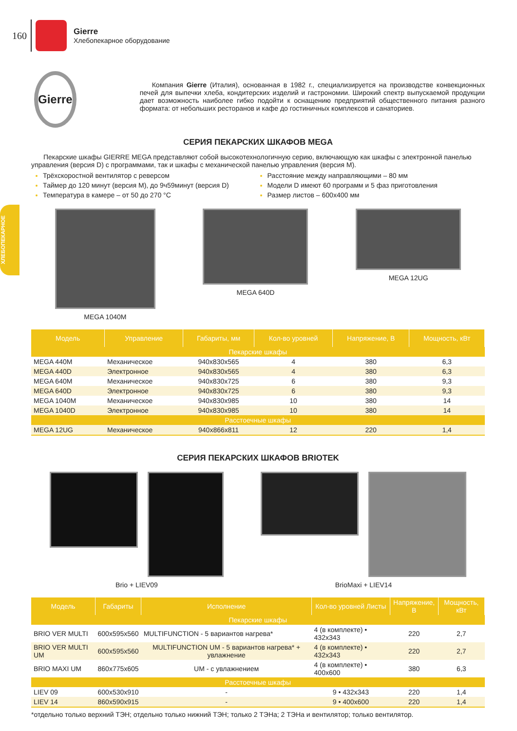160
Gierre
Хлебопекарное оборудование
ХЛЕБОПЕКАРНОЕ
Gierre
Компания Gierre (Италия), основанная в 1982 г., специализируется на производстве конвекционных печей для выпечки хлеба, кондитерских изделий и гастрономии. Широкий спектр выпускаемой продукции дает возможность наиболее гибко подойти к оснащению предприятий общественного питания разного формата: от небольших ресторанов и кафе до гостиничных комплексов и санаториев.
СЕРИЯ ПЕКАРСКИХ ШКАФОВ MEGA
Пекарские шкафы GIERRE MEGA представляют собой высокотехнологичную серию, включающую как шкафы с электронной панелью управления (версия D) с программами, так и шкафы с механической панелью управления (версия M).
Трёхскоростной вентилятор с реверсом
Таймер до 120 минут (версия M), до 9ч59минут (версия D)
Температура в камере – от 50 до 270 °C
Расстояние между направляющими – 80 мм
Модели D имеют 60 программ и 5 фаз приготовления
Размер листов – 600x400 мм
MEGA 1040M MEGA 640D MEGA 12UG
| Модель | Управление | Габариты, мм | Кол-во уровней | Напряжение, В | Мощность, кВт |
| --- | --- | --- | --- | --- | --- |
| Пекарские шкафы | | | | | |
| MEGA 440M | Механическое | 940x830x565 | 4 | 380 | 6,3 |
| MEGA 440D | Электронное | 940x830x565 | 4 | 380 | 6,3 |
| MEGA 640M | Механическое | 940x830x725 | 6 | 380 | 9,3 |
| MEGA 640D | Электронное | 940x830x725 | 6 | 380 | 9,3 |
| MEGA 1040M | Механическое | 940x830x985 | 10 | 380 | 14 |
| MEGA 1040D | Электронное | 940x830x985 | 10 | 380 | 14 |
| Расстоечные шкафы | | | | | |
| MEGA 12UG | Механическое | 940x866x811 | 12 | 220 | 1,4 |
СЕРИЯ ПЕКАРСКИХ ШКАФОВ BRIOTEK
Brio + LIEV09 BrioMaxi + LIEV14
| Модель | Габариты | Исполнение | Кол-во уровней Листы | Напряжение, В | Мощность, кВт |
| --- | --- | --- | --- | --- | --- |
| Пекарские шкафы | | | | | |
| BRIO VER MULTI | 600x595x560 | MULTIFUNCTION - 5 вариантов нагрева* | 4 (в комплекте) • 432x343 | 220 | 2,7 |
| BRIO VER MULTI UM | 600x595x560 | MULTIFUNCTION UM - 5 вариантов нагрева* + увлажнение | 4 (в комплекте) • 432x343 | 220 | 2,7 |
| BRIO MAXI UM | 860x775x605 | UM - с увлажнением | 4 (в комплекте) • 400x600 | 380 | 6,3 |
| Расстоечные шкафы | | | | | |
| LIEV 09 | 600x530x910 | - | 9 • 432x343 | 220 | 1,4 |
| LIEV 14 | 860x590x915 | - | 9 • 400x600 | 220 | 1,4 |
*отдельно только верхний ТЭН; отдельно только нижний ТЭН; только 2 ТЭНа; 2 ТЭНа и вентилятор; только вентилятор.